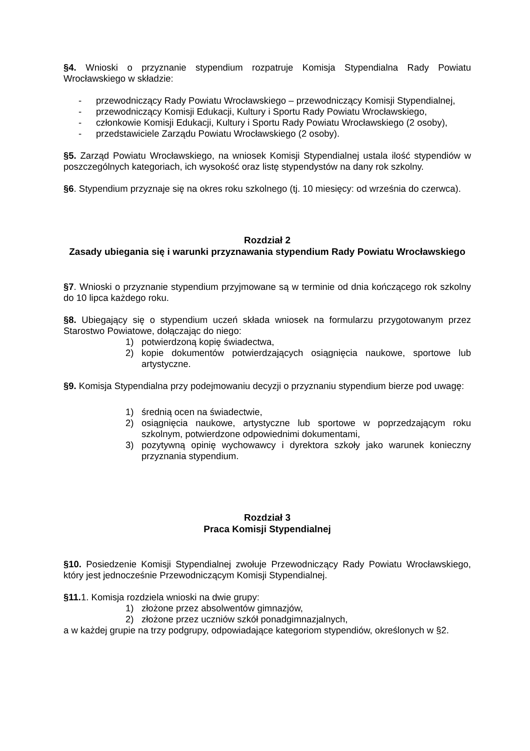§4. Wnioski o przyznanie stypendium rozpatruje Komisja Stypendialna Rady Powiatu Wrocławskiego w składzie:
- przewodniczący Rady Powiatu Wrocławskiego – przewodniczący Komisji Stypendialnej,
- przewodniczący Komisji Edukacji, Kultury i Sportu Rady Powiatu Wrocławskiego,
- członkowie Komisji Edukacji, Kultury i Sportu Rady Powiatu Wrocławskiego (2 osoby),
- przedstawiciele Zarządu Powiatu Wrocławskiego (2 osoby).
§5. Zarząd Powiatu Wrocławskiego, na wniosek Komisji Stypendialnej ustala ilość stypendiów w poszczególnych kategoriach, ich wysokość oraz listę stypendystów na dany rok szkolny.
§6. Stypendium przyznaje się na okres roku szkolnego (tj. 10 miesięcy: od września do czerwca).
Rozdział 2
Zasady ubiegania się i warunki przyznawania stypendium Rady Powiatu Wrocławskiego
§7. Wnioski o przyznanie stypendium przyjmowane są w terminie od dnia kończącego rok szkolny do 10 lipca każdego roku.
§8. Ubiegający się o stypendium uczeń składa wniosek na formularzu przygotowanym przez Starostwo Powiatowe, dołączając do niego:
1) potwierdzoną kopię świadectwa,
2) kopie dokumentów potwierdzających osiągnięcia naukowe, sportowe lub artystyczne.
§9. Komisja Stypendialna przy podejmowaniu decyzji o przyznaniu stypendium bierze pod uwagę:
1) średnią ocen na świadectwie,
2) osiągnięcia naukowe, artystyczne lub sportowe w poprzedzającym roku szkolnym, potwierdzone odpowiednimi dokumentami,
3) pozytywną opinię wychowawcy i dyrektora szkoły jako warunek konieczny przyznania stypendium.
Rozdział 3
Praca Komisji Stypendialnej
§10. Posiedzenie Komisji Stypendialnej zwołuje Przewodniczący Rady Powiatu Wrocławskiego, który jest jednocześnie Przewodniczącym Komisji Stypendialnej.
§11. 1. Komisja rozdziela wnioski na dwie grupy:
1) złożone przez absolwentów gimnazjów,
2) złożone przez uczniów szkół ponadgimnazjalnych,
a w każdej grupie na trzy podgrupy, odpowiadające kategoriom stypendiów, określonych w §2.